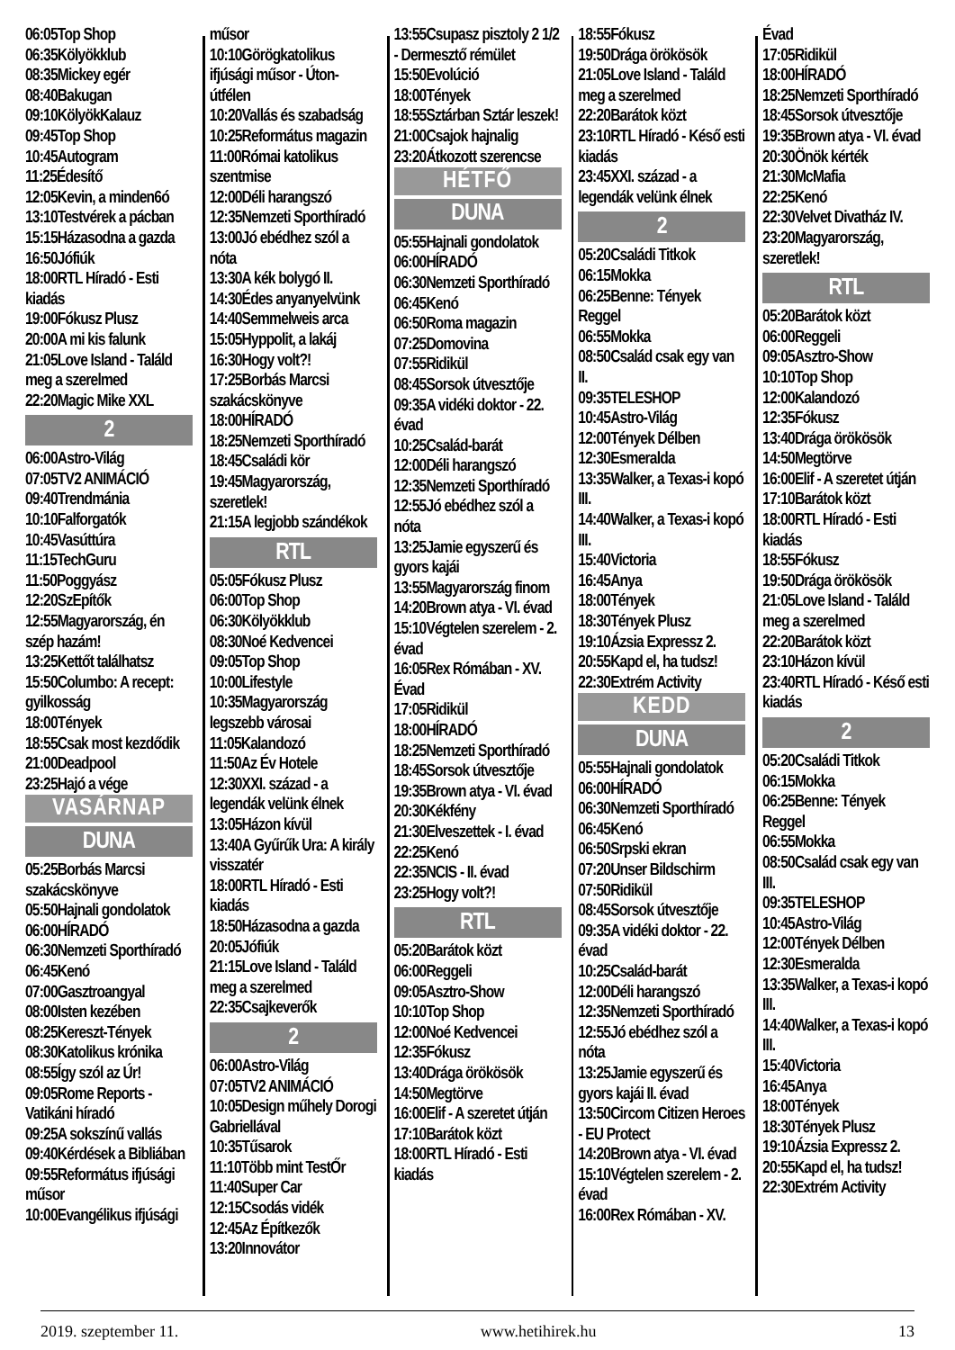06:05Top Shop
06:35Kölyökklub
08:35Mickey egér
08:40Bakugan
09:10KölyökKalauz
09:45Top Shop
10:45Autogram
11:25Édesítő
12:05Kevin, a minden6ó
13:10Testvérek a pácban
15:15Házasodna a gazda
16:50Jófiúk
18:00RTL Híradó - Esti kiadás
19:00Fókusz Plusz
20:00A mi kis falunk
21:05Love Island - Találd meg a szerelmed
22:20Magic Mike XXL
2
06:00Astro-Világ
07:05TV2 ANIMÁCIÓ
09:40Trendmánia
10:10Falforgatók
10:45Vasúttúra
11:15TechGuru
11:50Poggyász
12:20SzEpítők
12:55Magyarország, én szép hazám!
13:25Kettőt találhatsz
15:50Columbo: A recept: gyilkosság
18:00Tények
18:55Csak most kezdődik
21:00Deadpool
23:25Hajó a vége
VASÁRNAP
DUNA
05:25Borbás Marcsi szakácskönyve
05:50Hajnali gondolatok
06:00HÍRADÓ
06:30Nemzeti Sporthíradó
06:45Kenó
07:00Gasztroangyal
08:00Isten kezében
08:25Kereszt-Tények
08:30Katolikus krónika
08:55Így szól az Úr!
09:05Rome Reports - Vatikáni híradó
09:25A sokszínű vallás
09:40Kérdések a Bibliában
09:55Református ifjúsági műsor
10:00Evangélikus ifjúsági
műsor
10:10Görögkatolikus ifjúsági műsor - Úton-útfélen
10:20Vallás és szabadság
10:25Református magazin
11:00Római katolikus szentmise
12:00Déli harangszó
12:35Nemzeti Sporthíradó
13:00Jó ebédhez szól a nóta
13:30A kék bolygó II.
14:30Édes anyanyelvünk
14:40Semmelweis arca
15:05Hyppolit, a lakáj
16:30Hogy volt?!
17:25Borbás Marcsi szakácskönyve
18:00HÍRADÓ
18:25Nemzeti Sporthíradó
18:45Családi kör
19:45Magyarország, szeretlek!
21:15A legjobb szándékok
RTL
05:05Fókusz Plusz
06:00Top Shop
06:30Kölyökklub
08:30Noé Kedvencei
09:05Top Shop
10:00Lifestyle
10:35Magyarország legszebb városai
11:05Kalandozó
11:50Az Év Hotele
12:30XXI. század - a legendák velünk élnek
13:05Házon kívül
13:40A Gyűrűk Ura: A király visszatér
18:00RTL Híradó - Esti kiadás
18:50Házasodna a gazda
20:05Jófiúk
21:15Love Island - Találd meg a szerelmed
22:35Csajkeverők
2
06:00Astro-Világ
07:05TV2 ANIMÁCIÓ
10:05Design műhely Dorogi Gabriellával
10:35Tűsarok
11:10Több mint TestŐr
11:40Super Car
12:15Csodás vidék
12:45Az Építkezők
13:20Innovátor
13:55Csupasz pisztoly 2 1/2 - Dermesztő rémület
15:50Evolúció
18:00Tények
18:55Sztárban Sztár leszek!
21:00Csajok hajnalig
23:20Átkozott szerencse
HÉTFŐ
DUNA
05:55Hajnali gondolatok
06:00HÍRADÓ
06:30Nemzeti Sporthíradó
06:45Kenó
06:50Roma magazin
07:25Domovina
07:55Ridikül
08:45Sorsok útvesztője
09:35A vidéki doktor - 22. évad
10:25Család-barát
12:00Déli harangszó
12:35Nemzeti Sporthíradó
12:55Jó ebédhez szól a nóta
13:25Jamie egyszerű és gyors kajái
13:55Magyarország finom
14:20Brown atya - VI. évad
15:10Végtelen szerelem - 2. évad
16:05Rex Rómában - XV. Évad
17:05Ridikül
18:00HÍRADÓ
18:25Nemzeti Sporthíradó
18:45Sorsok útvesztője
19:35Brown atya - VI. évad
20:30Kékfény
21:30Elveszettek - I. évad
22:25Kenó
22:35NCIS - II. évad
23:25Hogy volt?!
RTL
05:20Barátok közt
06:00Reggeli
09:05Asztro-Show
10:10Top Shop
12:00Noé Kedvencei
12:35Fókusz
13:40Drága örökösök
14:50Megtörve
16:00Elif - A szeretet útján
17:10Barátok közt
18:00RTL Híradó - Esti kiadás
18:55Fókusz
19:50Drága örökösök
21:05Love Island - Találd meg a szerelmed
22:20Barátok közt
23:10RTL Híradó - Késő esti kiadás
23:45XXI. század - a legendák velünk élnek
2
05:20Családi Titkok
06:15Mokka
06:25Benne: Tények Reggel
06:55Mokka
08:50Család csak egy van II.
09:35TELESHOP
10:45Astro-Világ
12:00Tények Délben
12:30Esmeralda
13:35Walker, a Texas-i kopó III.
14:40Walker, a Texas-i kopó III.
15:40Victoria
16:45Anya
18:00Tények
18:30Tények Plusz
19:10Ázsia Expressz 2.
20:55Kapd el, ha tudsz!
22:30Extrém Activity
KEDD
DUNA
05:55Hajnali gondolatok
06:00HÍRADÓ
06:30Nemzeti Sporthíradó
06:45Kenó
06:50Srpski ekran
07:20Unser Bildschirm
07:50Ridikül
08:45Sorsok útvesztője
09:35A vidéki doktor - 22. évad
10:25Család-barát
12:00Déli harangszó
12:35Nemzeti Sporthíradó
12:55Jó ebédhez szól a nóta
13:25Jamie egyszerű és gyors kajái II. évad
13:50Circom Citizen Heroes - EU Protect
14:20Brown atya - VI. évad
15:10Végtelen szerelem - 2. évad
16:00Rex Rómában - XV.
Évad
17:05Ridikül
18:00HÍRADÓ
18:25Nemzeti Sporthíradó
18:45Sorsok útvesztője
19:35Brown atya - VI. évad
20:30Önök kérték
21:30McMafia
22:25Kenó
22:30Velvet Divatház IV.
23:20Magyarország, szeretlek!
RTL
05:20Barátok közt
06:00Reggeli
09:05Asztro-Show
10:10Top Shop
12:00Kalandozó
12:35Fókusz
13:40Drága örökösök
14:50Megtörve
16:00Elif - A szeretet útján
17:10Barátok közt
18:00RTL Híradó - Esti kiadás
18:55Fókusz
19:50Drága örökösök
21:05Love Island - Találd meg a szerelmed
22:20Barátok közt
23:10Házon kívül
23:40RTL Híradó - Késő esti kiadás
2
05:20Családi Titkok
06:15Mokka
06:25Benne: Tények Reggel
06:55Mokka
08:50Család csak egy van III.
09:35TELESHOP
10:45Astro-Világ
12:00Tények Délben
12:30Esmeralda
13:35Walker, a Texas-i kopó III.
14:40Walker, a Texas-i kopó III.
15:40Victoria
16:45Anya
18:00Tények
18:30Tények Plusz
19:10Ázsia Expressz 2.
20:55Kapd el, ha tudsz!
22:30Extrém Activity
2019. szeptember 11. www.hetihirek.hu 13